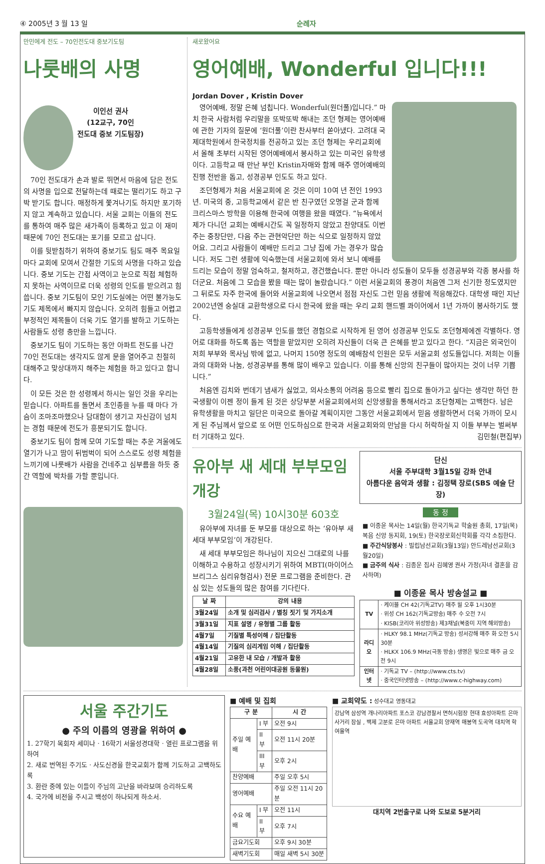④ 2005년 3 월 13 일 순례자
만민에게 전도 – 70인전도대 중보기도팀
나룻배의 사명
이인선 권사
(12교구, 70인
전도대 중보 기도팀장)
70인 전도대가 손과 발로 뛰면서 마음에 담은 전도의 사명을 입으로 전달하는데 때로는 떨리기도 하고 구박 받기도 합니다. 매정하게 쫓겨나기도 하지만 포기하지 않고 계속하고 있습니다. 서울 교회는 이들의 전도를 통하여 매주 많은 새가족이 등록하고 있고 이 재미 때문에 70인 전도대는 포기를 모르고 삽니다.
이를 뒷받침하기 위하여 중보기도 팀도 매주 목요일마다 교회에 모여서 간절한 기도의 사명을 다하고 있습니다. 중보 기도는 간접 사역이고 눈으로 직접 체험하지 못하는 사역이므로 더욱 성령의 인도를 받으려고 힘씁니다. 중보 기도팀이 모인 기도실에는 어떤 불가능도 기도 제목에서 빠지지 않습니다. 오히려 힘들고 어렵고 부정적인 제목들이 더욱 기도 열기를 발하고 기도하는 사람들도 성령 충만을 느낍니다.
중보기도 팀이 기도하는 동안 아파트 전도를 나간 70인 전도대는 생각지도 않게 문을 열어주고 친절히 대해주고 맞상대까지 해주는 체험을 하고 있다고 합니다.
이 모든 것은 한 성령께서 하시는 일인 것을 우리는 믿습니다. 아파트를 돌면서 초인종을 누를 때 마다 가슴이 조마조마했으나 담대함이 생기고 자신감이 넘치는 경험 때문에 전도가 흥분되기도 합니다.
중보기도 팀이 함께 모여 기도할 때는 추운 겨울에도 열기가 나고 땀이 뒤범벅이 되어 스스로도 성령 체험을 느끼기에 나룻배가 사람을 건네주고 심부름을 하듯 중간 역할에 박차를 가할 뿐입니다.
새로왔어요
영어예배, Wonderful 입니다!!!
Jordan Dover , Kristin Dover
영어예배, 정말 은혜 넘칩니다. Wonderful(원더풀)입니다.” 마치 한국 사람처럼 우리말을 또박또박 해내는 조던 형제는 영어예배에 관한 기자의 질문에 ‘원더풀’이란 찬사부터 쏟아냈다. 고려대 국제대학원에서 한국정치를 전공하고 있는 조던 형제는 우리교회에서 올해 초부터 시작된 영어예배에서 봉사하고 있는 미국인 유학생이다. 고등학교 때 만난 부인 Kristin자매와 함께 매주 영어예배의 진행 전반을 돕고, 성경공부 인도도 하고 있다.
조던형제가 처음 서울교회에 온 것은 이미 10여 년 전인 1993년. 미국의 중, 고등학교에서 같은 반 친구였던 오명걸 군과 함께 크리스마스 방학을 이용해 한국에 여행을 왔을 때였다. “뉴욕에서 제가 다니던 교회는 예배시간도 꼭 일정하지 않았고 찬양대도 이번 주는 중창단만, 다음 주는 관현악단만 하는 식으로 일정하지 않았어요. 그리고 사람들이 예배만 드리고 그냥 집에 가는 경우가 많습니다. 저도 그런 생활에 익숙했는데 서울교회에 와서 보니 예배를 드리는 모습이 정말 엄숙하고, 철저하고, 경건했습니다. 뿐만 아니라 성도들이 모두들 성경공부와 각종 봉사를 하더군요. 처음에 그 모습을 봤을 때는 많이 놀랐습니다.” 이런 서울교회의 풍경이 처음엔 그저 신기한 정도였지만 그 뒤로도 자주 한국에 들어와 서울교회에 나오면서 점점 자신도 그런 믿음 생활에 적응해갔다. 대학생 때인 지난 2002년엔 숭실대 교환학생으로 다시 한국에 왔을 때는 우리 교회 핸드벨 콰이어에서 1년 가까이 봉사하기도 했다.
고등학생들에게 성경공부 인도를 했던 경험으로 시작하게 된 영어 성경공부 인도도 조던형제에겐 각별하다. 영어로 대화를 하도록 돕는 역할을 맡았지만 오히려 자신들이 더욱 큰 은혜를 받고 있다고 한다. “지금은 외국인이 저희 부부와 목사님 밖에 없고, 나머지 150명 정도의 예배참석 인원은 모두 서울교회 성도들입니다. 저희는 이들과의 대화와 나눔, 성경공부를 통해 많이 배우고 있습니다. 이를 통해 신앙의 친구들이 많아지는 것이 너무 기쁩니다.”
처음엔 김치와 번데기 냄새가 싫었고, 의사소통의 어려움 등으로 빨리 집으로 돌아가고 싶다는 생각만 하던 한국생활이 이젠 정이 들게 된 것은 상당부분 서울교회에서의 신앙생활을 통해서라고 조단형제는 고백한다. 남은 유학생활을 마치고 일단은 미국으로 돌아갈 계획이지만 그동안 서울교회에서 믿음 생활하면서 더욱 가까이 모시게 된 주님께서 앞으로 또 어떤 인도하심으로 한국과 서울교회와의 만남을 다시 허락하실 지 이들 부부는 벌써부터 기대하고 있다. 김민철(편집부)
유아부 새 세대 부부모임 개강
3월24일(목) 10시30분 603호
유아부에 자녀를 둔 부모를 대상으로 하는 ‘유아부 새 세대 부부모임’이 개강된다.
새 세대 부부모임은 하나님이 지으신 그대로의 나를 이해하고 수용하고 성장시키기 위하여 MBTI(마이어스 브리그스 심리유형검사) 전문 프로그램을 준비한다. 관심 있는 성도들의 많은 참여를 기다린다.
| 날 짜 | 강의 내용 |
| --- | --- |
| 3월24일 | 소개 및 심리검사 / 별칭 짓기 및 가지소개 |
| 3월31일 | 지표 설명 / 유형별 그룹 활동 |
| 4월7일 | 기질별 특성이해 / 집단활동 |
| 4월14일 | 기질의 심리게임 이해 / 집단활동 |
| 4월21일 | 고유한 내 모습 / 개발과 활용 |
| 4월28일 | 소풍(과천 어린이대공원 동물원) |
단신
서울 주부대학 3월15일 강좌 안내
아름다운 음악과 생활 : 김정택 장로(SBS 예술 단장)
동 정
■ 이종윤 목사는 14일(월) 한국기독교 학술원 총회, 17일(목) 복음 신앙 동지회, 19(토) 한국장로회신학회를 각각 소집한다.
■ 주간식당봉사 : 빌립남선교회(3월13일) 안드레남선교회(3월20일)
■ 금주의 식사 : 김종운 집사 김혜영 권사 가정(자녀 결혼을 감사하며)
■ 이종윤 목사 방송설교 ■
| TV | · 케이블 CH 42(기독교TV) 매주 월 오후 1시30분 · 위성 CH 162(기독교방송) 매주 수 오전 7시 · KISB(코리아 위성방송) 제3채널(북중미 지역 해외방송) |
| 라디오 | · HLKY 98.1 MHz(기독교 방송) 성서강해 매주 화 오전 5시30분 · HLKX 106.9 MHz(극동 방송) 생명은 빛으로 매주 금 오전 9시 |
| 인터넷 | · 기독교 TV – (http://www.cts.tv) · 중국인터넷방송 – (http://www.c-highway.com) |
서울 주간기도
● 주의 이름의 영광을 위하여 ●
1. 27학기 목회자 세미나 · 16학기 서울성경대학 · 열린 프로그램을 위하여
2. 새로 번역된 주기도 · 사도신경을 한국교회가 함께 기도하고 고백하도록
3. 환란 중에 있는 이들이 주님의 고난을 바라보며 승리하도록
4. 국가에 비전을 주시고 백성이 하나되게 하소서.
■ 예배 및 집회
| 구 분 | | 시 간 |
| --- | --- | --- |
| 주일 예배 | I 부 | 오전 9시 |
| | II 부 | 오전 11시 20분 |
| | III부 | 오후 2시 |
| 찬양예배 | | 주일 오후 5시 |
| 영어예배 | | 주일 오전 11시 20분 |
| 수요 예배 | I 부 | 오전 11시 |
| | II 부 | 오후 7시 |
| 금요기도회 | | 오후 9시 30분 |
| 새벽기도회 | | 매일 새벽 5시 30분 |
■ 교회약도 : 성수대교 영동대교
강남역 삼성역 개나리아파트 포스코 강남경찰서 면허시험장 현대 효성아파트 은마사거리 잠실 , 백제 고분로 은마 아파트 서울교회 양재역 매봉역 도곡역 대치역 학여울역
대치역 2번출구로 나와 도보로 5분거리